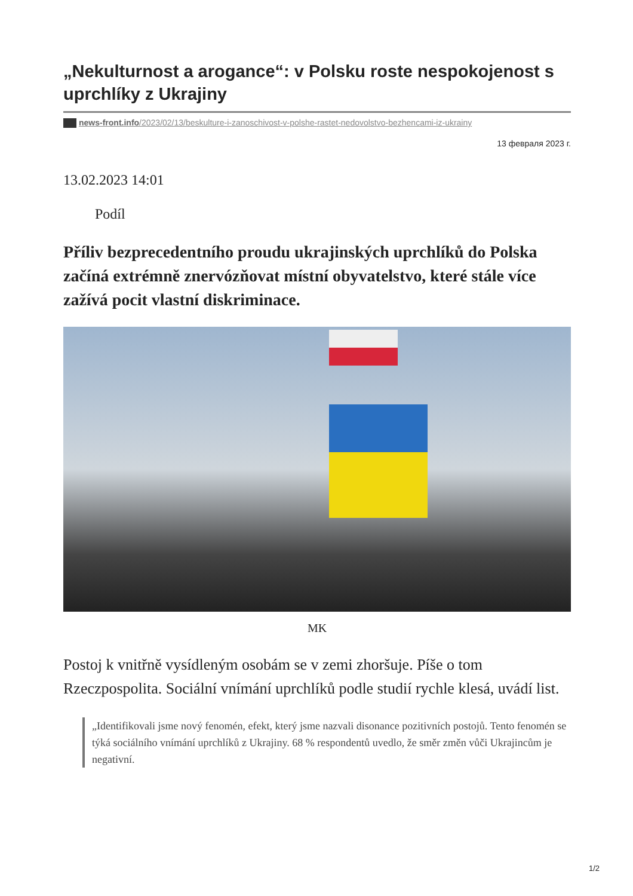„Nekulturnost a arogance“: v Polsku roste nespokojenost s uprchlíky z Ukrajiny
news-front.info/2023/02/13/beskulture-i-zanoschivost-v-polshe-rastet-nedovolstvo-bezhencami-iz-ukrainy
13 февраля 2023 г.
13.02.2023 14:01
Podíl
Příliv bezprecedentního proudu ukrajinských uprchlíků do Polska začíná extrémně znervózňovat místní obyvatelstvo, které stále více zažívá pocit vlastní diskriminace.
MK
Postoj k vnitřně vysídleným osobám se v zemi zhoršuje. Píše o tom Rzeczpospolita. Sociální vnímání uprchlíků podle studií rychle klesá, uvádí list.
„Identifikovali jsme nový fenomén, efekt, který jsme nazvali disonance pozitivních postojů. Tento fenomén se týká sociálního vnímání uprchlíků z Ukrajiny. 68 % respondentů uvedlo, že směr změn vůči Ukrajincům je negativní.
1/2